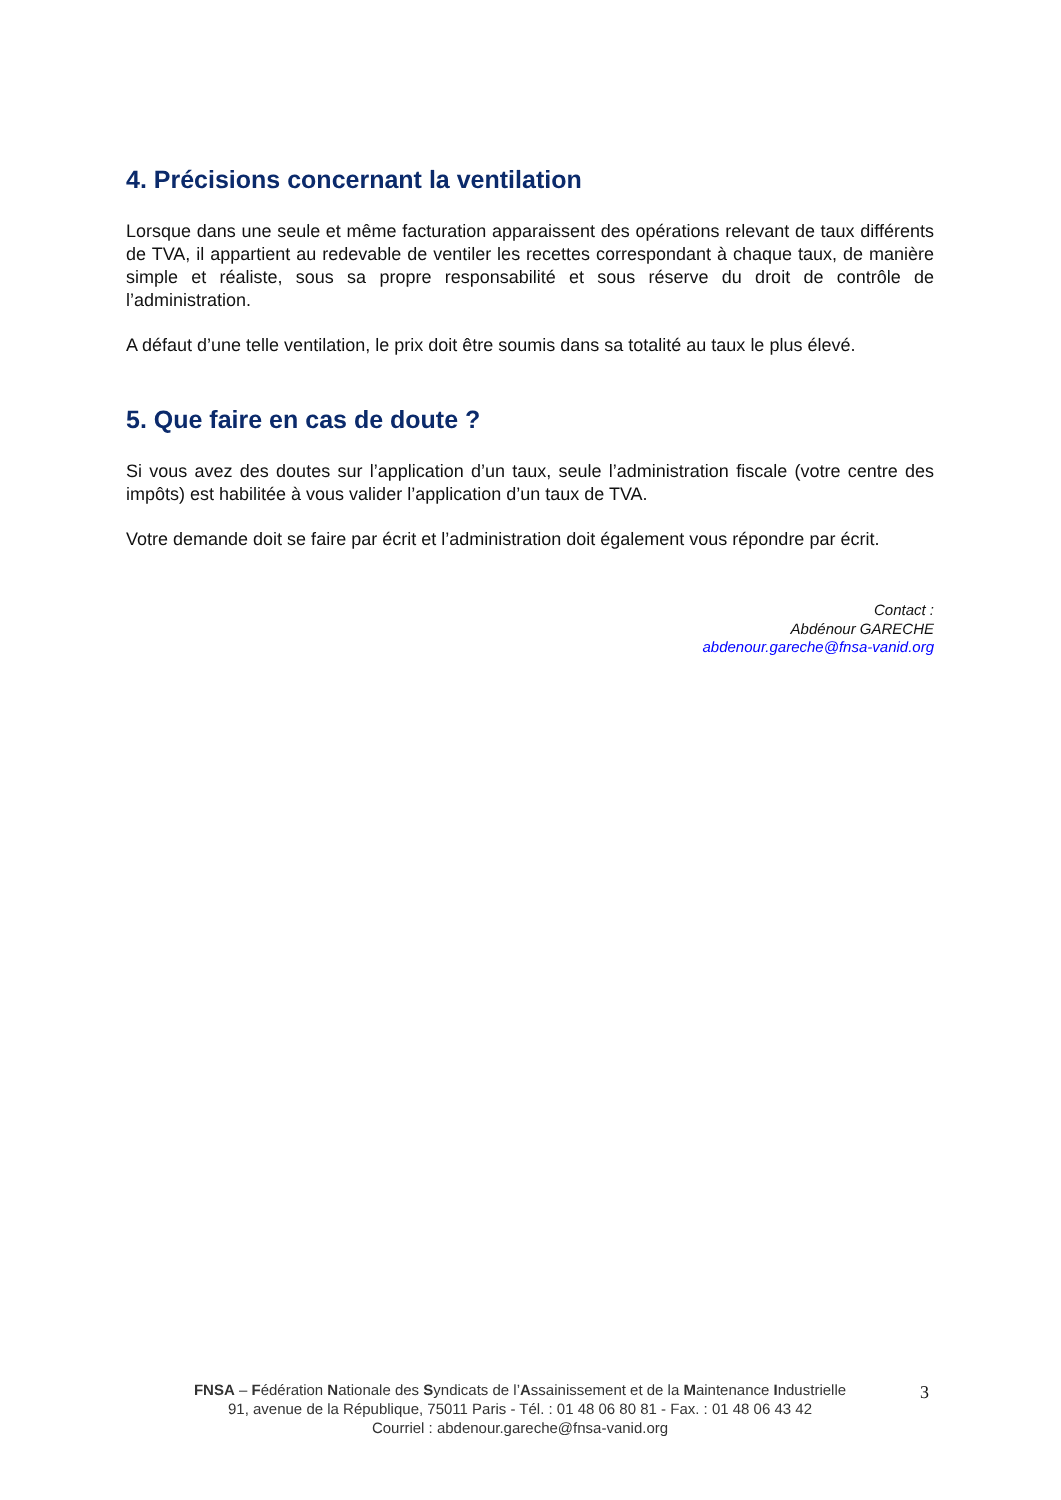4. Précisions concernant la ventilation
Lorsque dans une seule et même facturation apparaissent des opérations relevant de taux différents de TVA, il appartient au redevable de ventiler les recettes correspondant à chaque taux, de manière simple et réaliste, sous sa propre responsabilité et sous réserve du droit de contrôle de l’administration.
A défaut d’une telle ventilation, le prix doit être soumis dans sa totalité au taux le plus élevé.
5. Que faire en cas de doute ?
Si vous avez des doutes sur l’application d’un taux, seule l’administration fiscale (votre centre des impôts) est habilitée à vous valider l’application d’un taux de TVA.
Votre demande doit se faire par écrit et l’administration doit également vous répondre par écrit.
Contact :
Abdénour GARECHE
abdenour.gareche@fnsa-vanid.org
FNSA – Fédération Nationale des Syndicats de l’Assainissement et de la Maintenance Industrielle
91, avenue de la République, 75011 Paris - Tél. : 01 48 06 80 81 - Fax. : 01 48 06 43 42
Courriel : abdenour.gareche@fnsa-vanid.org
3